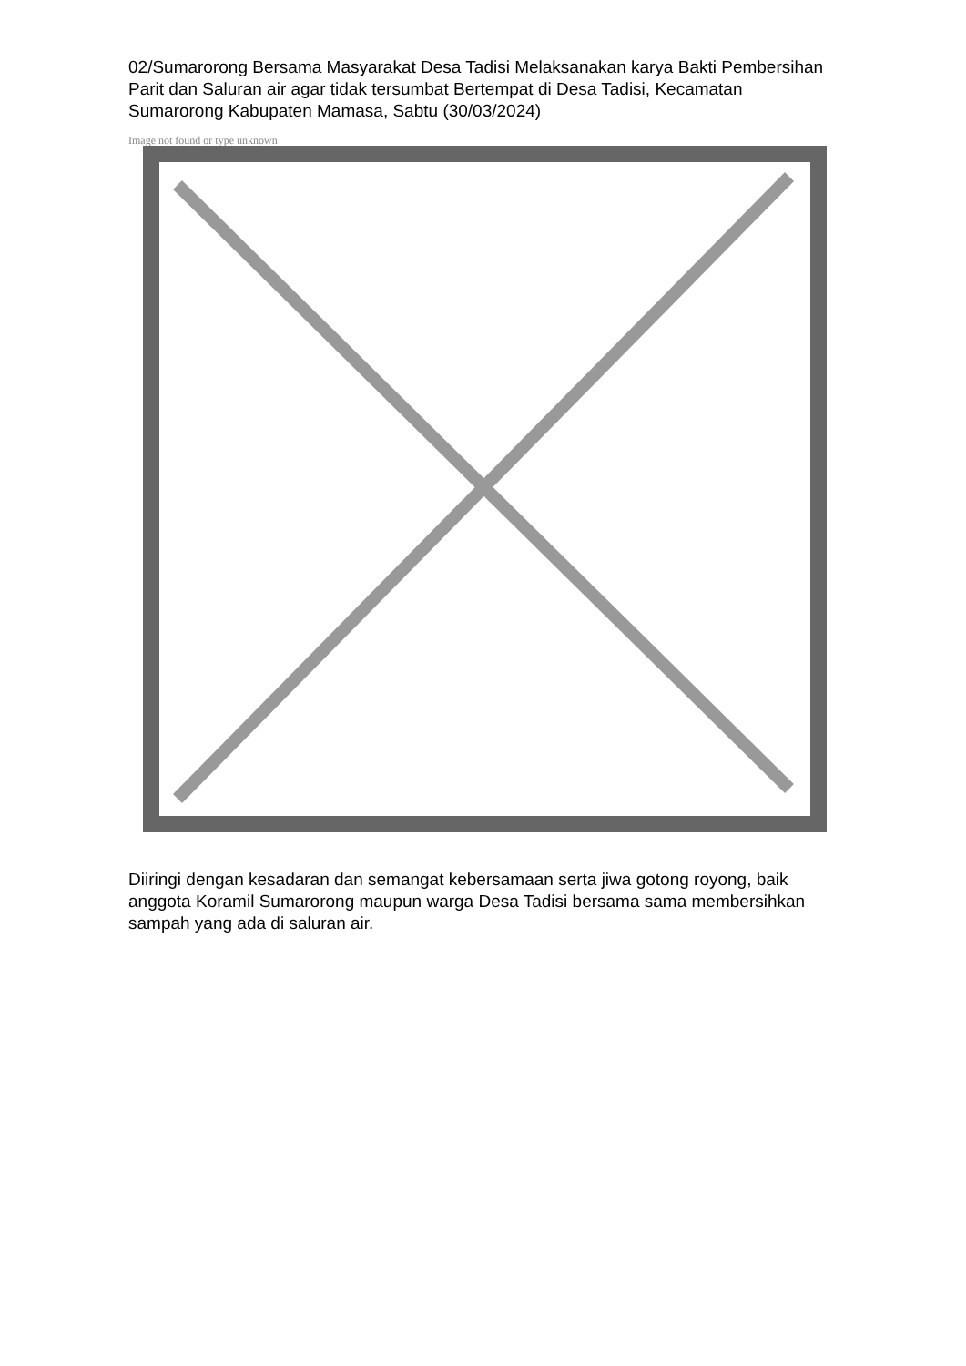02/Sumarorong Bersama Masyarakat Desa Tadisi Melaksanakan karya Bakti Pembersihan Parit dan Saluran air agar tidak tersumbat Bertempat di Desa Tadisi, Kecamatan Sumarorong Kabupaten Mamasa, Sabtu (30/03/2024)
Image not found or type unknown
Diiringi dengan kesadaran dan semangat kebersamaan serta jiwa gotong royong, baik anggota Koramil Sumarorong maupun warga Desa Tadisi bersama sama membersihkan sampah yang ada di saluran air.